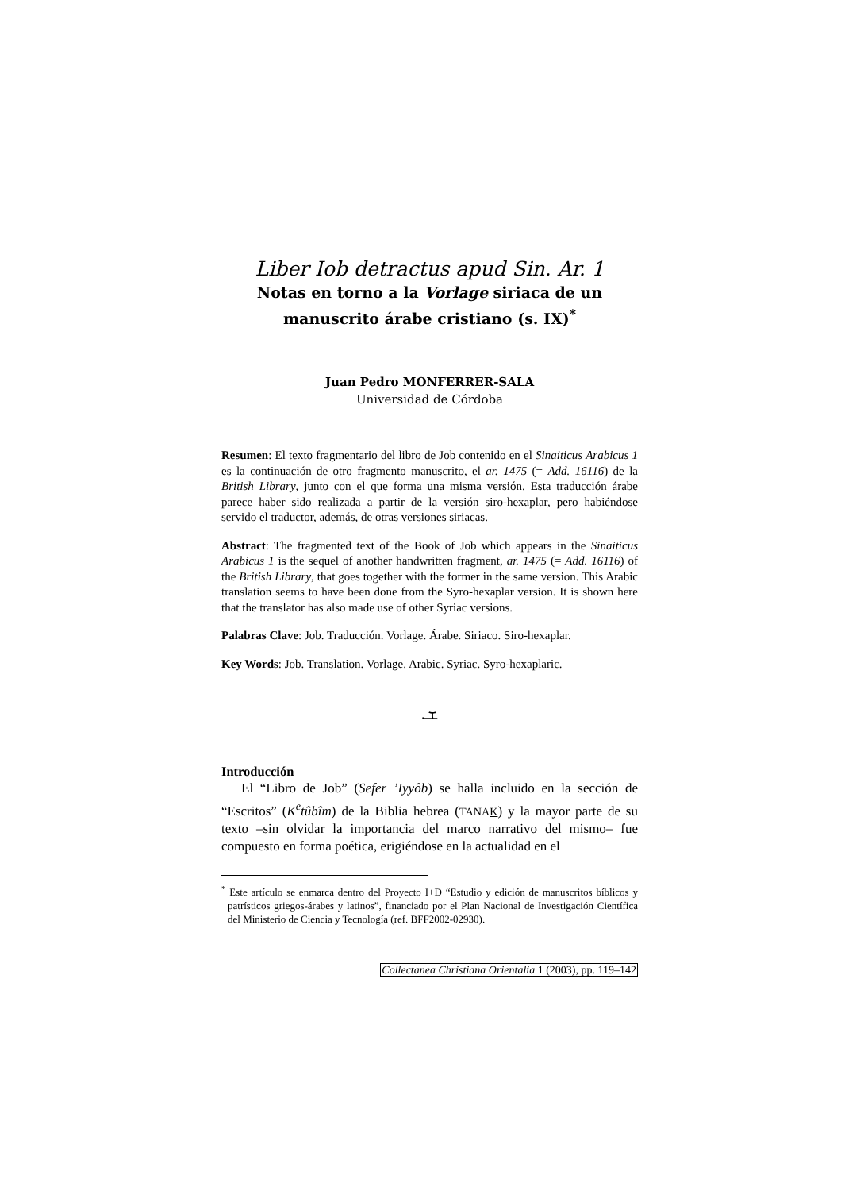Liber Iob detractus apud Sin. Ar. 1
Notas en torno a la Vorlage siriaca de un manuscrito árabe cristiano (s. IX)<sup>*</sup>
Juan Pedro MONFERRER-SALA
Universidad de Córdoba
Resumen: El texto fragmentario del libro de Job contenido en el Sinaiticus Arabicus 1 es la continuación de otro fragmento manuscrito, el ar. 1475 (= Add. 16116) de la British Library, junto con el que forma una misma versión. Esta traducción árabe parece haber sido realizada a partir de la versión siro-hexaplar, pero habiéndose servido el traductor, además, de otras versiones siriacas.
Abstract: The fragmented text of the Book of Job which appears in the Sinaiticus Arabicus 1 is the sequel of another handwritten fragment, ar. 1475 (= Add. 16116) of the British Library, that goes together with the former in the same version. This Arabic translation seems to have been done from the Syro-hexaplar version. It is shown here that the translator has also made use of other Syriac versions.
Palabras Clave: Job. Traducción. Vorlage. Árabe. Siriaco. Siro-hexaplar.
Key Words: Job. Translation. Vorlage. Arabic. Syriac. Syro-hexaplaric.
ܫ
Introducción
El “Libro de Job” (Sefer ’Iyyôb) se halla incluido en la sección de “Escritos” (K<sup>e</sup>tûbîm) de la Biblia hebrea (TANAK) y la mayor parte de su texto –sin olvidar la importancia del marco narrativo del mismo– fue compuesto en forma poética, erigiéndose en la actualidad en el
<sup>*</sup> Este artículo se enmarca dentro del Proyecto I+D “Estudio y edición de manuscritos bíblicos y patrísticos griegos-árabes y latinos”, financiado por el Plan Nacional de Investigación Científica del Ministerio de Ciencia y Tecnología (ref. BFF2002-02930).
Collectanea Christiana Orientalia 1 (2003), pp. 119–142